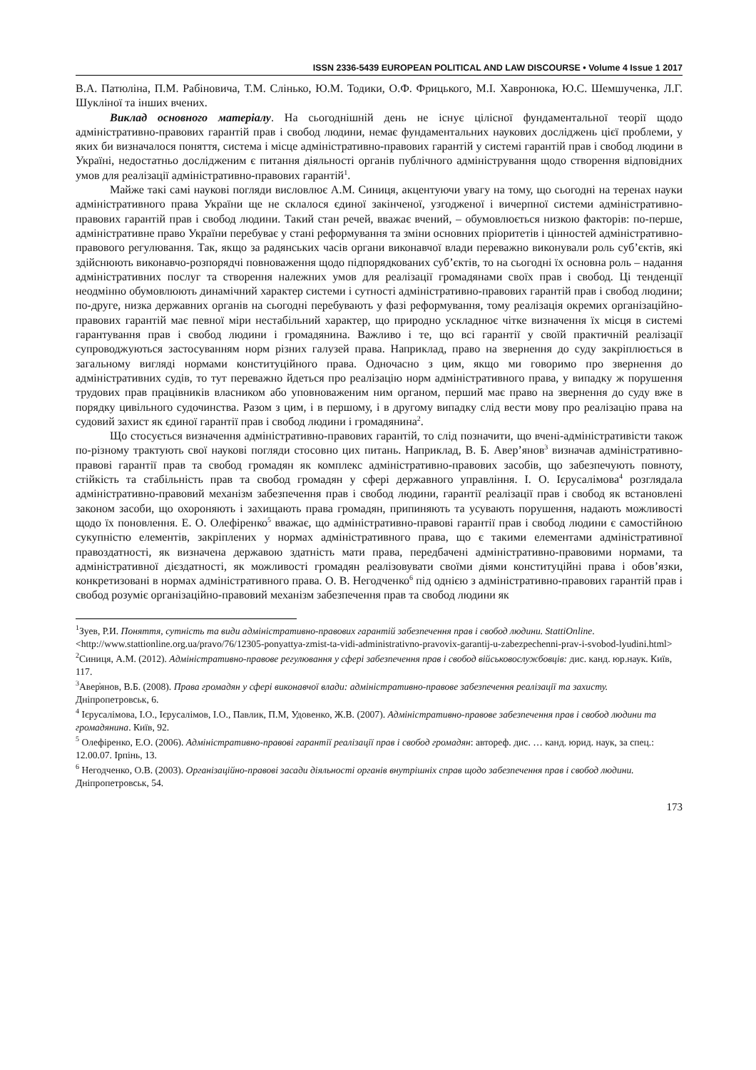ISSN 2336-5439 EUROPEAN POLITICAL AND LAW DISCOURSE • Volume 4 Issue 1 2017
В.А. Патюліна, П.М. Рабіновича, Т.М. Слінько, Ю.М. Тодики, О.Ф. Фрицького, М.І. Хавронюка, Ю.С. Шемшученка, Л.Г. Шукліної та інших вчених.
Виклад основного матеріалу. На сьогоднішній день не існує цілісної фундаментальної теорії щодо адміністративно-правових гарантій прав і свобод людини, немає фундаментальних наукових досліджень цієї проблеми, у яких би визначалося поняття, система і місце адміністративно-правових гарантій у системі гарантій прав і свобод людини в Україні, недостатньо дослідженим є питання діяльності органів публічного адміністрування щодо створення відповідних умов для реалізації адміністративно-правових гарантій<sup>1</sup>.
Майже такі самі наукові погляди висловлює А.М. Синиця, акцентуючи увагу на тому, що сьогодні на теренах науки адміністративного права України ще не склалося єдиної закінченої, узгодженої і вичерпної системи адміністративно-правових гарантій прав і свобод людини. Такий стан речей, вважає вчений, – обумовлюється низкою факторів: по-перше, адміністративне право України перебуває у стані реформування та зміни основних пріоритетів і цінностей адміністративно-правового регулювання. Так, якщо за радянських часів органи виконавчої влади переважно виконували роль суб’єктів, які здійснюють виконавчо-розпорядчі повноваження щодо підпорядкованих суб’єктів, то на сьогодні їх основна роль – надання адміністративних послуг та створення належних умов для реалізації громадянами своїх прав і свобод. Ці тенденції неодмінно обумовлюють динамічний характер системи і сутності адміністративно-правових гарантій прав і свобод людини; по-друге, низка державних органів на сьогодні перебувають у фазі реформування, тому реалізація окремих організаційно-правових гарантій має певної міри нестабільний характер, що природно ускладнює чітке визначення їх місця в системі гарантування прав і свобод людини і громадянина. Важливо і те, що всі гарантії у своїй практичній реалізації супроводжуються застосуванням норм різних галузей права. Наприклад, право на звернення до суду закріплюється в загальному вигляді нормами конституційного права. Одночасно з цим, якщо ми говоримо про звернення до адміністративних судів, то тут переважно йдеться про реалізацію норм адміністративного права, у випадку ж порушення трудових прав працівників власником або уповноваженим ним органом, перший має право на звернення до суду вже в порядку цивільного судочинства. Разом з цим, і в першому, і в другому випадку слід вести мову про реалізацію права на судовий захист як єдиної гарантії прав і свобод людини і громадянина<sup>2</sup>.
Що стосується визначення адміністративно-правових гарантій, то слід позначити, що вчені-адміністративісти також по-різному трактують свої наукові погляди стосовно цих питань. Наприклад, В. Б. Авер’янов<sup>3</sup> визначав адміністративно-правові гарантії прав та свобод громадян як комплекс адміністративно-правових засобів, що забезпечують повноту, стійкість та стабільність прав та свобод громадян у сфері державного управління. І. О. Ієрусалімова<sup>4</sup> розглядала адміністративно-правовий механізм забезпечення прав і свобод людини, гарантії реалізації прав і свобод як встановлені законом засоби, що охороняють і захищають права громадян, припиняють та усувають порушення, надають можливості щодо їх поновлення. Е. О. Олефіренко<sup>5</sup> вважає, що адміністративно-правові гарантії прав і свобод людини є самостійною сукупністю елементів, закріплених у нормах адміністративного права, що є такими елементами адміністративної правоздатності, як визначена державою здатність мати права, передбачені адміністративно-правовими нормами, та адміністративної дієздатності, як можливості громадян реалізовувати своїми діями конституційні права і обов’язки, конкретизовані в нормах адміністративного права. О. В. Негодченко<sup>6</sup> під однією з адміністративно-правових гарантій прав і свобод розуміє організаційно-правовий механізм забезпечення прав та свобод людини як
<sup>1</sup> Зуев, Р.И. Поняття, сутність та види адміністративно-правових гарантій забезпечення прав і свобод людини. StattiOnline. <http://www.stattionline.org.ua/pravo/76/12305-ponyattya-zmist-ta-vidi-administrativno-pravovix-garantij-u-zabezpechenni-prav-i-svobod-lyudini.html>
<sup>2</sup> Синиця, А.М. (2012). Адміністративно-правове регулювання у сфері забезпечення прав і свобод військовослужбовців: дис. канд. юр.наук. Київ, 117.
<sup>3</sup> Авер̓янов, В.Б. (2008). Права громадян у сфері виконавчої влади: адміністративно-правове забезпечення реалізації та захисту. Дніпропетровськ, 6.
<sup>4</sup> Ієрусалімова, І.О., Ієрусалімов, І.О., Павлик, П.М, Удовенко, Ж.В. (2007). Адміністративно-правове забезпечення прав і свобод людини та громадянина. Київ, 92.
<sup>5</sup> Олефіренко, Е.О. (2006). Адміністративно-правові гарантії реалізації прав і свобод громадян: автореф. дис. … канд. юрид. наук, за спец.: 12.00.07. Ірпінь, 13.
<sup>6</sup> Негодченко, О.В. (2003). Організаційно-правові засади діяльності органів внутрішніх справ щодо забезпечення прав і свобод людини. Дніпропетровськ, 54.
173